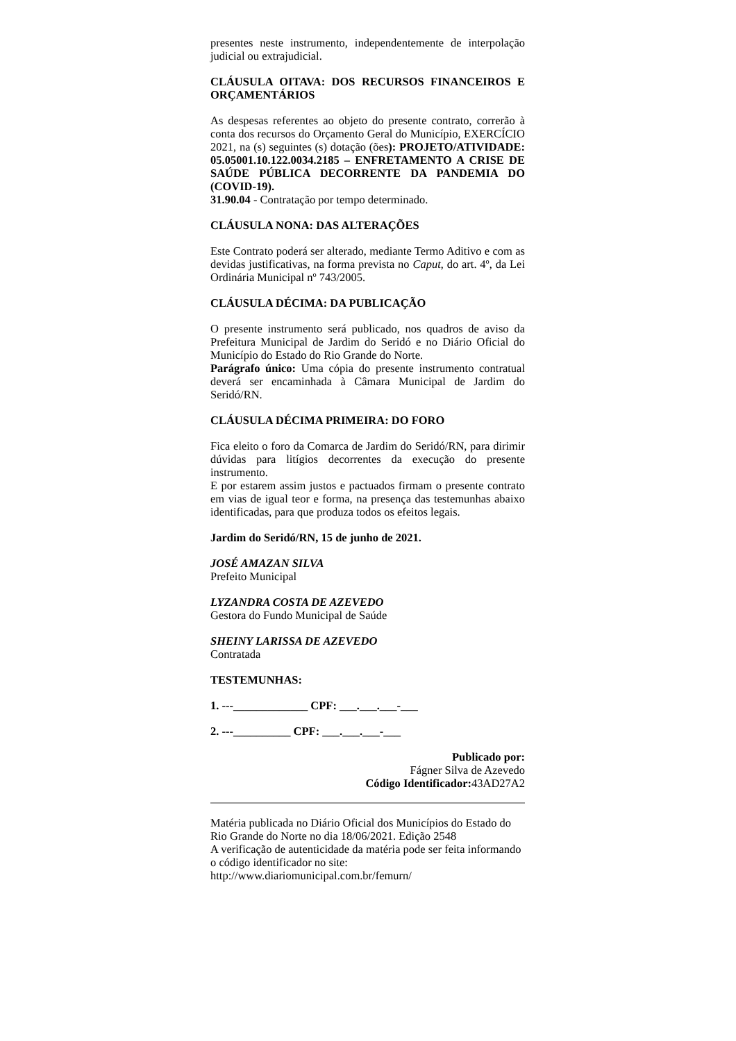presentes neste instrumento, independentemente de interpolação judicial ou extrajudicial.
CLÁUSULA OITAVA: DOS RECURSOS FINANCEIROS E ORÇAMENTÁRIOS
As despesas referentes ao objeto do presente contrato, correrão à conta dos recursos do Orçamento Geral do Município, EXERCÍCIO 2021, na (s) seguintes (s) dotação (ões): PROJETO/ATIVIDADE: 05.05001.10.122.0034.2185 – ENFRETAMENTO A CRISE DE SAÚDE PÚBLICA DECORRENTE DA PANDEMIA DO (COVID-19).
31.90.04 - Contratação por tempo determinado.
CLÁUSULA NONA: DAS ALTERAÇÕES
Este Contrato poderá ser alterado, mediante Termo Aditivo e com as devidas justificativas, na forma prevista no Caput, do art. 4º, da Lei Ordinária Municipal nº 743/2005.
CLÁUSULA DÉCIMA: DA PUBLICAÇÃO
O presente instrumento será publicado, nos quadros de aviso da Prefeitura Municipal de Jardim do Seridó e no Diário Oficial do Município do Estado do Rio Grande do Norte.
Parágrafo único: Uma cópia do presente instrumento contratual deverá ser encaminhada à Câmara Municipal de Jardim do Seridó/RN.
CLÁUSULA DÉCIMA PRIMEIRA: DO FORO
Fica eleito o foro da Comarca de Jardim do Seridó/RN, para dirimir dúvidas para litígios decorrentes da execução do presente instrumento.
E por estarem assim justos e pactuados firmam o presente contrato em vias de igual teor e forma, na presença das testemunhas abaixo identificadas, para que produza todos os efeitos legais.
Jardim do Seridó/RN, 15 de junho de 2021.
JOSÉ AMAZAN SILVA
Prefeito Municipal
LYZANDRA COSTA DE AZEVEDO
Gestora do Fundo Municipal de Saúde
SHEINY LARISSA DE AZEVEDO
Contratada
TESTEMUNHAS:
1. ---_____________ CPF: ___.___.___-___
2. ---__________ CPF: ___.___.___-___
Publicado por:
Fágner Silva de Azevedo
Código Identificador: 43AD27A2
Matéria publicada no Diário Oficial dos Municípios do Estado do Rio Grande do Norte no dia 18/06/2021. Edição 2548
A verificação de autenticidade da matéria pode ser feita informando o código identificador no site:
http://www.diariomunicipal.com.br/femurn/